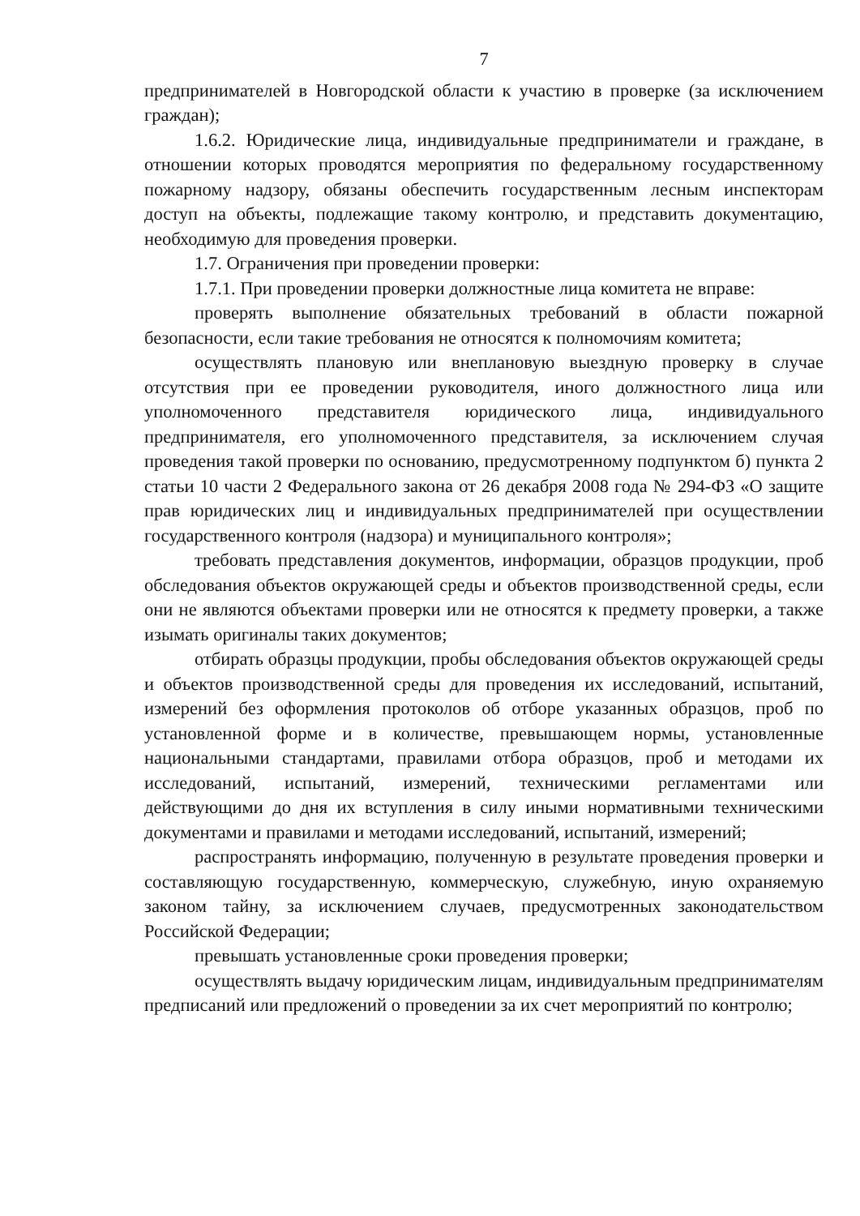7
предпринимателей в Новгородской области к участию в проверке (за исключением граждан);
1.6.2. Юридические лица, индивидуальные предприниматели и граждане, в отношении которых проводятся мероприятия по федеральному государственному пожарному надзору, обязаны обеспечить государственным лесным инспекторам доступ на объекты, подлежащие такому контролю, и представить документацию, необходимую для проведения проверки.
1.7. Ограничения при проведении проверки:
1.7.1. При проведении проверки должностные лица комитета не вправе:
проверять выполнение обязательных требований в области пожарной безопасности, если такие требования не относятся к полномочиям комитета;
осуществлять плановую или внеплановую выездную проверку в случае отсутствия при ее проведении руководителя, иного должностного лица или уполномоченного представителя юридического лица, индивидуального предпринимателя, его уполномоченного представителя, за исключением случая проведения такой проверки по основанию, предусмотренному подпунктом б) пункта 2 статьи 10 части 2 Федерального закона от 26 декабря 2008 года № 294-ФЗ «О защите прав юридических лиц и индивидуальных предпринимателей при осуществлении государственного контроля (надзора) и муниципального контроля»;
требовать представления документов, информации, образцов продукции, проб обследования объектов окружающей среды и объектов производственной среды, если они не являются объектами проверки или не относятся к предмету проверки, а также изымать оригиналы таких документов;
отбирать образцы продукции, пробы обследования объектов окружающей среды и объектов производственной среды для проведения их исследований, испытаний, измерений без оформления протоколов об отборе указанных образцов, проб по установленной форме и в количестве, превышающем нормы, установленные национальными стандартами, правилами отбора образцов, проб и методами их исследований, испытаний, измерений, техническими регламентами или действующими до дня их вступления в силу иными нормативными техническими документами и правилами и методами исследований, испытаний, измерений;
распространять информацию, полученную в результате проведения проверки и составляющую государственную, коммерческую, служебную, иную охраняемую законом тайну, за исключением случаев, предусмотренных законодательством Российской Федерации;
превышать установленные сроки проведения проверки;
осуществлять выдачу юридическим лицам, индивидуальным предпринимателям предписаний или предложений о проведении за их счет мероприятий по контролю;